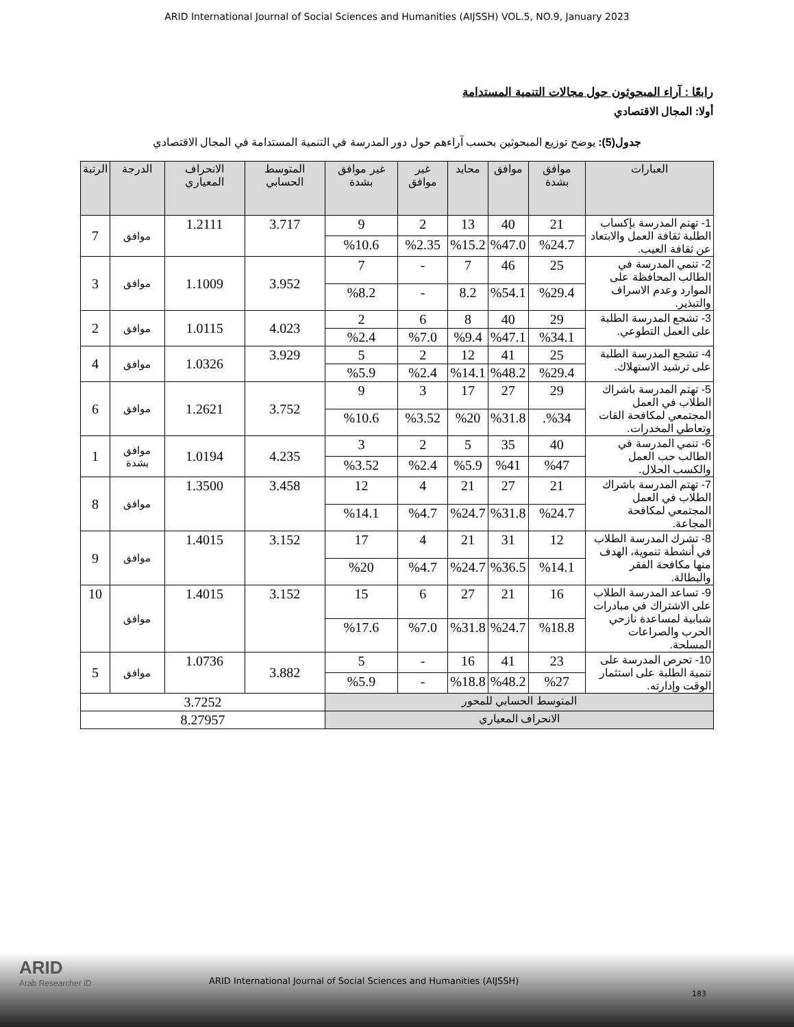ARID International Journal of Social Sciences and Humanities (AIJSSH) VOL.5, NO.9, January 2023
رابعًا : آراء المبحوثون حول مجالات التنمية المستدامة
أولا: المجال الاقتصادي
جدول(5): يوضح توزيع المبحوثين بحسب آراءهم حول دور المدرسة في التنمية المستدامة في المجال الاقتصادي
| العبارات | موافق بشدة | موافق | محايد | غير موافق | غير موافق بشدة | المتوسط الحسابي | الانحراف المعياري | الدرجة | الرتبة |
| --- | --- | --- | --- | --- | --- | --- | --- | --- | --- |
| 1- تهتم المدرسة بإكساب الطلبة ثقافة العمل والابتعاد عن ثقافة العيب. | 21 | 40 | 13 | 2 | 9 | 3.717 | 1.2111 | موافق | 7 |
| | %24.7 | %47.0 | %15.2 | %2.35 | %10.6 | | | | |
| 2- تنمي المدرسة في الطالب المحافظة على الموارد وعدم الاسراف والتبذير. | 25 | 46 | 7 | - | 7 | 3.952 | 1.1009 | موافق | 3 |
| | %29.4 | %54.1 | 8.2 | - | %8.2 | | | | |
| 3- تشجع المدرسة الطلبة على العمل التطوعي. | 29 | 40 | 8 | 6 | 2 | 4.023 | 1.0115 | موافق | 2 |
| | %34.1 | %47.1 | %9.4 | %7.0 | %2.4 | | | | |
| 4- تشجع المدرسة الطلبة على ترشيد الاستهلاك. | 25 | 41 | 12 | 2 | 5 | 3.929 | 1.0326 | موافق | 4 |
| | %29.4 | %48.2 | %14.1 | %2.4 | %5.9 | | | | |
| 5- تهتم المدرسة باشراك الطلاب في العمل المجتمعي لمكافحة القات وتعاطي المخدرات. | 29 | 27 | 17 | 3 | 9 | 3.752 | 1.2621 | موافق | 6 |
| | %34. | %31.8 | %20 | %3.52 | %10.6 | | | | |
| 6- تنمي المدرسة في الطالب حب العمل والكسب الحلال. | 40 | 35 | 5 | 2 | 3 | 4.235 | 1.0194 | موافق بشدة | 1 |
| | %47 | %41 | %5.9 | %2.4 | %3.52 | | | | |
| 7- تهتم المدرسة باشراك الطلاب في العمل المجتمعي لمكافحة المجاعة. | 21 | 27 | 21 | 4 | 12 | 3.458 | 1.3500 | موافق | 8 |
| | %24.7 | %31.8 | %24.7 | %4.7 | %14.1 | | | | |
| 8- تشرك المدرسة الطلاب في أنشطة تنموية، الهدف منها مكافحة الفقر والبطالة. | 12 | 31 | 21 | 4 | 17 | 3.152 | 1.4015 | موافق | 9 |
| | %14.1 | %36.5 | %24.7 | %4.7 | %20 | | | | |
| 9- تساعد المدرسة الطلاب على الاشتراك في مبادرات شبابية لمساعدة نازحي الحرب والصراعات المسلحة. | 16 | 21 | 27 | 6 | 15 | 3.152 | 1.4015 | موافق | 10 |
| | %18.8 | %24.7 | %31.8 | %7.0 | %17.6 | | | | |
| 10- تحرص المدرسة على تنمية الطلبة على استثمار الوقت وإدارته. | 23 | 41 | 16 | - | 5 | 3.882 | 1.0736 | موافق | 5 |
| | %27 | %48.2 | %18.8 | - | %5.9 | | | | |
| المتوسط الحسابي للمحور | | | | | | 3.7252 | | | |
| الانحراف المعياري | | | | | | 8.27957 | | | |
ARID
Arab Researcher iD
ARID International Journal of Social Sciences and Humanities (AIJSSH)
183